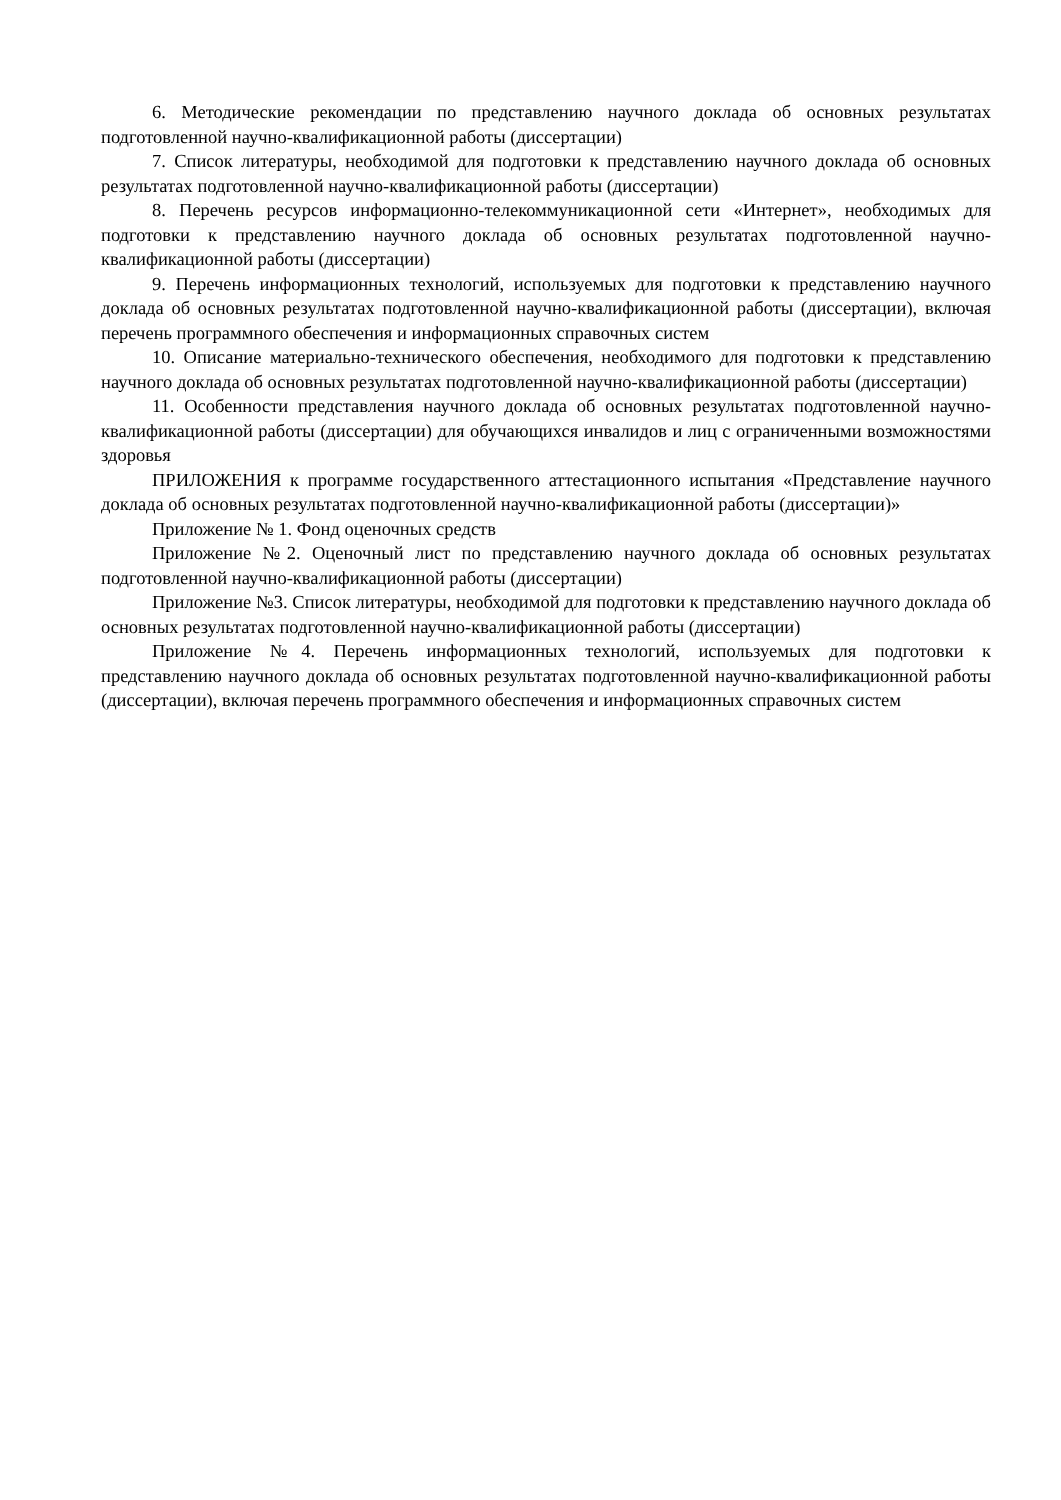6. Методические рекомендации по представлению научного доклада об основных результатах подготовленной научно-квалификационной работы (диссертации)
7. Список литературы, необходимой для подготовки к представлению научного доклада об основных результатах подготовленной научно-квалификационной работы (диссертации)
8. Перечень ресурсов информационно-телекоммуникационной сети «Интернет», необходимых для подготовки к представлению научного доклада об основных результатах подготовленной научно-квалификационной работы (диссертации)
9. Перечень информационных технологий, используемых для подготовки к представлению научного доклада об основных результатах подготовленной научно-квалификационной работы (диссертации), включая перечень программного обеспечения и информационных справочных систем
10. Описание материально-технического обеспечения, необходимого для подготовки к представлению научного доклада об основных результатах подготовленной научно-квалификационной работы (диссертации)
11. Особенности представления научного доклада об основных результатах подготовленной научно-квалификационной работы (диссертации) для обучающихся инвалидов и лиц с ограниченными возможностями здоровья
ПРИЛОЖЕНИЯ к программе государственного аттестационного испытания «Представление научного доклада об основных результатах подготовленной научно-квалификационной работы (диссертации)»
Приложение № 1. Фонд оценочных средств
Приложение №2. Оценочный лист по представлению научного доклада об основных результатах подготовленной научно-квалификационной работы (диссертации)
Приложение №3. Список литературы, необходимой для подготовки к представлению научного доклада об основных результатах подготовленной научно-квалификационной работы (диссертации)
Приложение №4. Перечень информационных технологий, используемых для подготовки к представлению научного доклада об основных результатах подготовленной научно-квалификационной работы (диссертации), включая перечень программного обеспечения и информационных справочных систем